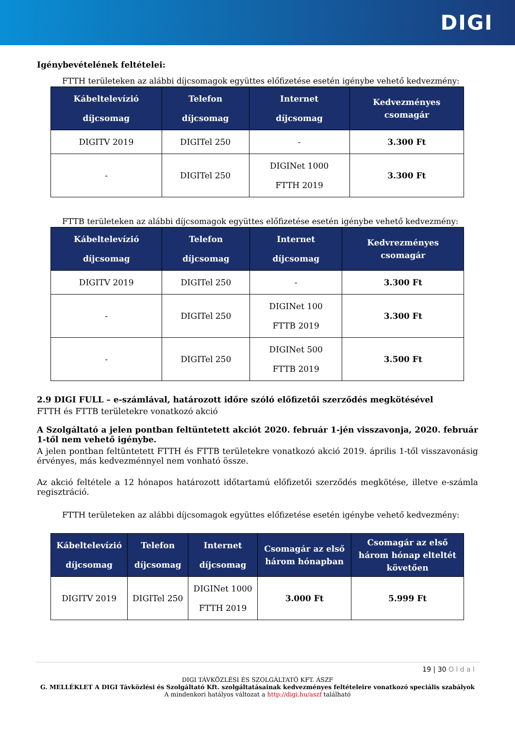DIGI
Igénybevételének feltételei:
FTTH területeken az alábbi díjcsomagok együttes előfizetése esetén igénybe vehető kedvezmény:
| Kábeltelevízió díjcsomag | Telefon díjcsomag | Internet díjcsomag | Kedvezményes csomagár |
| --- | --- | --- | --- |
| DIGITV 2019 | DIGITel 250 | - | 3.300 Ft |
| - | DIGITel 250 | DIGINet 1000 FTTH 2019 | 3.300 Ft |
FTTB területeken az alábbi díjcsomagok együttes előfizetése esetén igénybe vehető kedvezmény:
| Kábeltelevízió díjcsomag | Telefon díjcsomag | Internet díjcsomag | Kedvrezményes csomagár |
| --- | --- | --- | --- |
| DIGITV 2019 | DIGITel 250 | - | 3.300 Ft |
| - | DIGITel 250 | DIGINet 100 FTTB 2019 | 3.300 Ft |
| - | DIGITel 250 | DIGINet 500 FTTB 2019 | 3.500 Ft |
2.9 DIGI FULL – e-számlával, határozott időre szóló előfizetői szerződés megkötésével
FTTH és FTTB területekre vonatkozó akció
A Szolgáltató a jelen pontban feltüntetett akciót 2020. február 1-jén visszavonja, 2020. február 1-től nem vehető igénybe.
A jelen pontban feltüntetett FTTH és FTTB területekre vonatkozó akció 2019. április 1-től visszavonásig érvényes, más kedvezménnyel nem vonható össze.
Az akció feltétele a 12 hónapos határozott időtartamú előfizetői szerződés megkötése, illetve e-számla regisztráció.
FTTH területeken az alábbi díjcsomagok együttes előfizetése esetén igénybe vehető kedvezmény:
| Kábeltelevízió díjcsomag | Telefon díjcsomag | Internet díjcsomag | Csomagár az első három hónapban | Csomagár az első három hónap elteltét követően |
| --- | --- | --- | --- | --- |
| DIGITV 2019 | DIGITel 250 | DIGINet 1000 FTTH 2019 | 3.000 Ft | 5.999 Ft |
19 | 30 O l d a l
DIGI TÁVKÖZLÉSI ÉS SZOLGÁLTATÓ KFT. ÁSZF
G. MELLÉKLET A DIGI Távközlési és Szolgáltató Kft. szolgáltatásainak kedvezményes feltételeire vonatkozó speciális szabályok
A mindenkori hatályos változat a http://digi.hu/aszf található